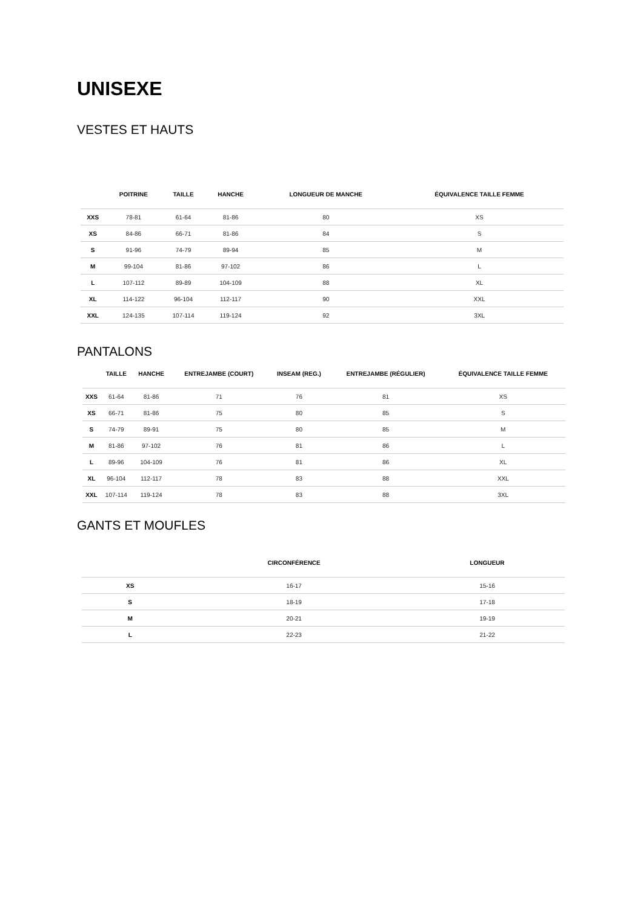UNISEXE
VESTES ET HAUTS
| | POITRINE | TAILLE | HANCHE | LONGUEUR DE MANCHE | ÉQUIVALENCE TAILLE FEMME |
| --- | --- | --- | --- | --- | --- |
| XXS | 78-81 | 61-64 | 81-86 | 80 | XS |
| XS | 84-86 | 66-71 | 81-86 | 84 | S |
| S | 91-96 | 74-79 | 89-94 | 85 | M |
| M | 99-104 | 81-86 | 97-102 | 86 | L |
| L | 107-112 | 89-89 | 104-109 | 88 | XL |
| XL | 114-122 | 96-104 | 112-117 | 90 | XXL |
| XXL | 124-135 | 107-114 | 119-124 | 92 | 3XL |
PANTALONS
| | TAILLE | HANCHE | ENTREJAMBE (COURT) | INSEAM (REG.) | ENTREJAMBE (RÉGULIER) | ÉQUIVALENCE TAILLE FEMME |
| --- | --- | --- | --- | --- | --- | --- |
| XXS | 61-64 | 81-86 | 71 | 76 | 81 | XS |
| XS | 66-71 | 81-86 | 75 | 80 | 85 | S |
| S | 74-79 | 89-91 | 75 | 80 | 85 | M |
| M | 81-86 | 97-102 | 76 | 81 | 86 | L |
| L | 89-96 | 104-109 | 76 | 81 | 86 | XL |
| XL | 96-104 | 112-117 | 78 | 83 | 88 | XXL |
| XXL | 107-114 | 119-124 | 78 | 83 | 88 | 3XL |
GANTS ET MOUFLES
| | CIRCONFÉRENCE | LONGUEUR |
| --- | --- | --- |
| XS | 16-17 | 15-16 |
| S | 18-19 | 17-18 |
| M | 20-21 | 19-19 |
| L | 22-23 | 21-22 |